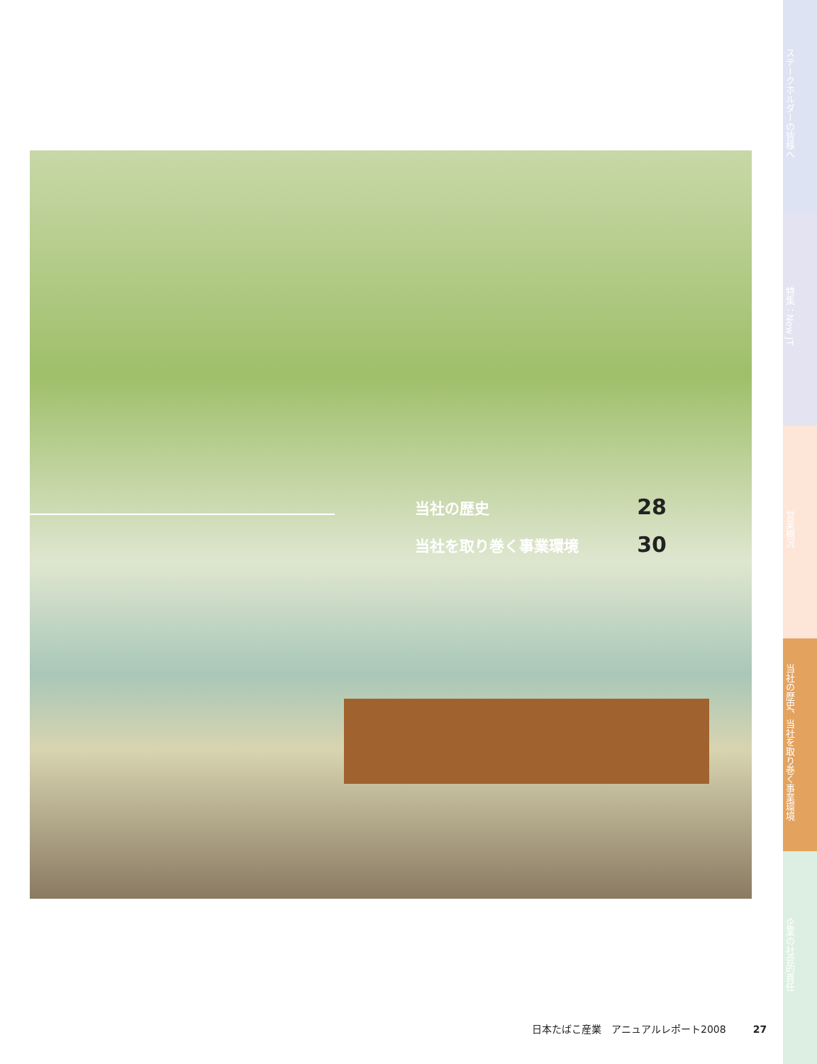当社の歴史 28
当社を取り巻く事業環境 30
ステークホルダーの皆様へ
特集：New JT
営業概況
当社の歴史、当社を取り巻く事業環境
企業の社会的責任
日本たばこ産業　アニュアルレポート2008 27